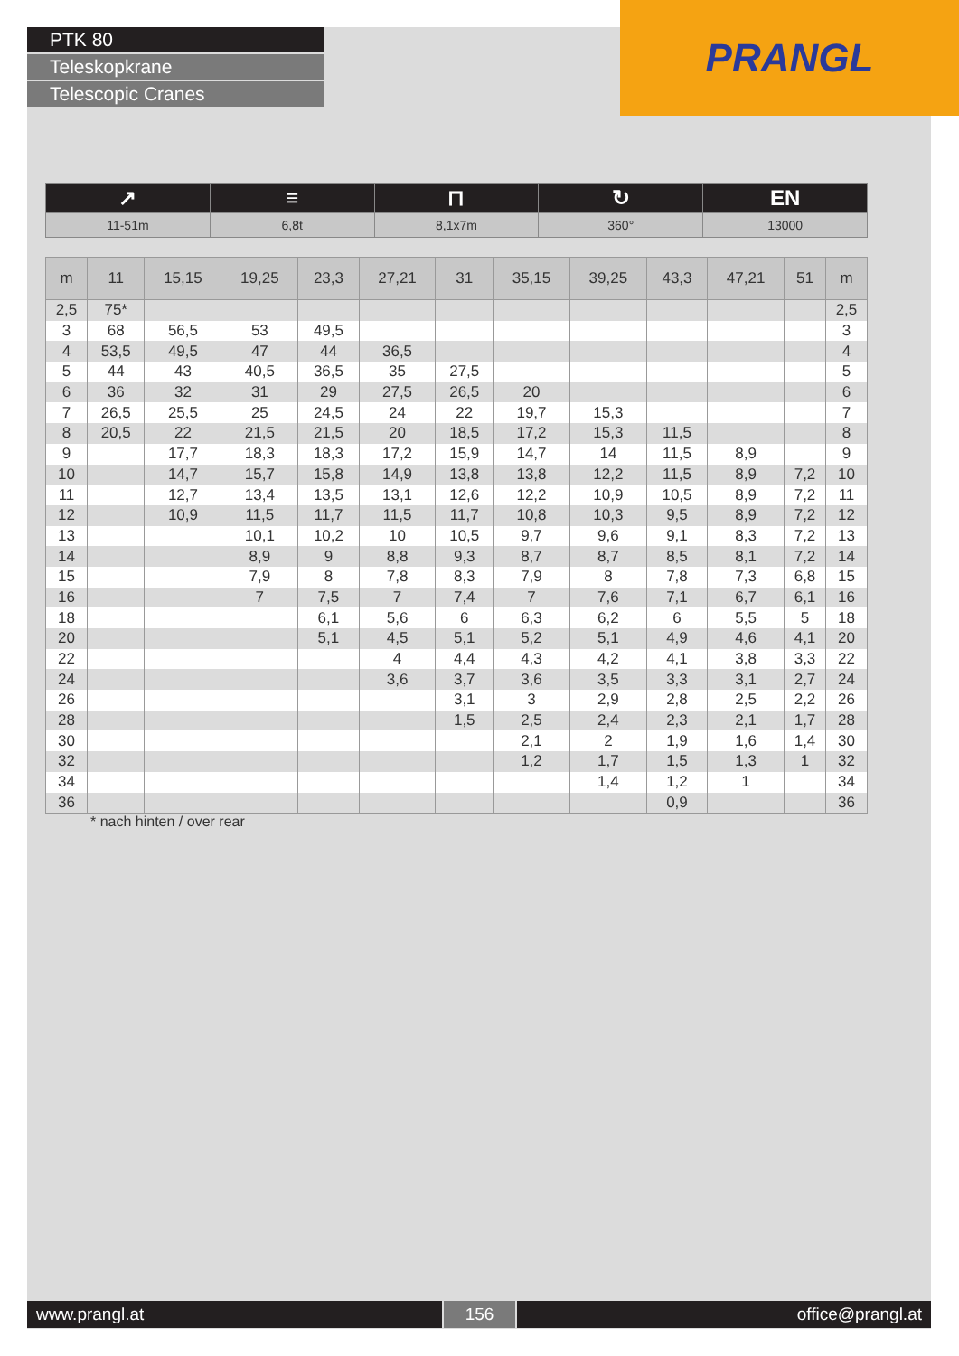PTK 80
Teleskopkrane
Telescopic Cranes
PRANGL
| ↗ | ≡ | ⊓ | ↻ | EN |
| 11-51m | 6,8t | 8,1x7m | 360° | 13000 |
| m | 11 | 15,15 | 19,25 | 23,3 | 27,21 | 31 | 35,15 | 39,25 | 43,3 | 47,21 | 51 | m |
| --- | --- | --- | --- | --- | --- | --- | --- | --- | --- | --- | --- | --- |
| 2,5 | 75* | | | | | | | | | | | 2,5 |
| 3 | 68 | 56,5 | 53 | 49,5 | | | | | | | | 3 |
| 4 | 53,5 | 49,5 | 47 | 44 | 36,5 | | | | | | | 4 |
| 5 | 44 | 43 | 40,5 | 36,5 | 35 | 27,5 | | | | | | 5 |
| 6 | 36 | 32 | 31 | 29 | 27,5 | 26,5 | 20 | | | | | 6 |
| 7 | 26,5 | 25,5 | 25 | 24,5 | 24 | 22 | 19,7 | 15,3 | | | | 7 |
| 8 | 20,5 | 22 | 21,5 | 21,5 | 20 | 18,5 | 17,2 | 15,3 | 11,5 | | | 8 |
| 9 | | 17,7 | 18,3 | 18,3 | 17,2 | 15,9 | 14,7 | 14 | 11,5 | 8,9 | | 9 |
| 10 | | 14,7 | 15,7 | 15,8 | 14,9 | 13,8 | 13,8 | 12,2 | 11,5 | 8,9 | 7,2 | 10 |
| 11 | | 12,7 | 13,4 | 13,5 | 13,1 | 12,6 | 12,2 | 10,9 | 10,5 | 8,9 | 7,2 | 11 |
| 12 | | 10,9 | 11,5 | 11,7 | 11,5 | 11,7 | 10,8 | 10,3 | 9,5 | 8,9 | 7,2 | 12 |
| 13 | | | 10,1 | 10,2 | 10 | 10,5 | 9,7 | 9,6 | 9,1 | 8,3 | 7,2 | 13 |
| 14 | | | 8,9 | 9 | 8,8 | 9,3 | 8,7 | 8,7 | 8,5 | 8,1 | 7,2 | 14 |
| 15 | | | 7,9 | 8 | 7,8 | 8,3 | 7,9 | 8 | 7,8 | 7,3 | 6,8 | 15 |
| 16 | | | 7 | 7,5 | 7 | 7,4 | 7 | 7,6 | 7,1 | 6,7 | 6,1 | 16 |
| 18 | | | | 6,1 | 5,6 | 6 | 6,3 | 6,2 | 6 | 5,5 | 5 | 18 |
| 20 | | | | 5,1 | 4,5 | 5,1 | 5,2 | 5,1 | 4,9 | 4,6 | 4,1 | 20 |
| 22 | | | | | 4 | 4,4 | 4,3 | 4,2 | 4,1 | 3,8 | 3,3 | 22 |
| 24 | | | | | 3,6 | 3,7 | 3,6 | 3,5 | 3,3 | 3,1 | 2,7 | 24 |
| 26 | | | | | | 3,1 | 3 | 2,9 | 2,8 | 2,5 | 2,2 | 26 |
| 28 | | | | | | 1,5 | 2,5 | 2,4 | 2,3 | 2,1 | 1,7 | 28 |
| 30 | | | | | | | 2,1 | 2 | 1,9 | 1,6 | 1,4 | 30 |
| 32 | | | | | | | 1,2 | 1,7 | 1,5 | 1,3 | 1 | 32 |
| 34 | | | | | | | | 1,4 | 1,2 | 1 | | 34 |
| 36 | | | | | | | | | 0,9 | | | 36 |
* nach hinten / over rear
www.prangl.at 156 office@prangl.at